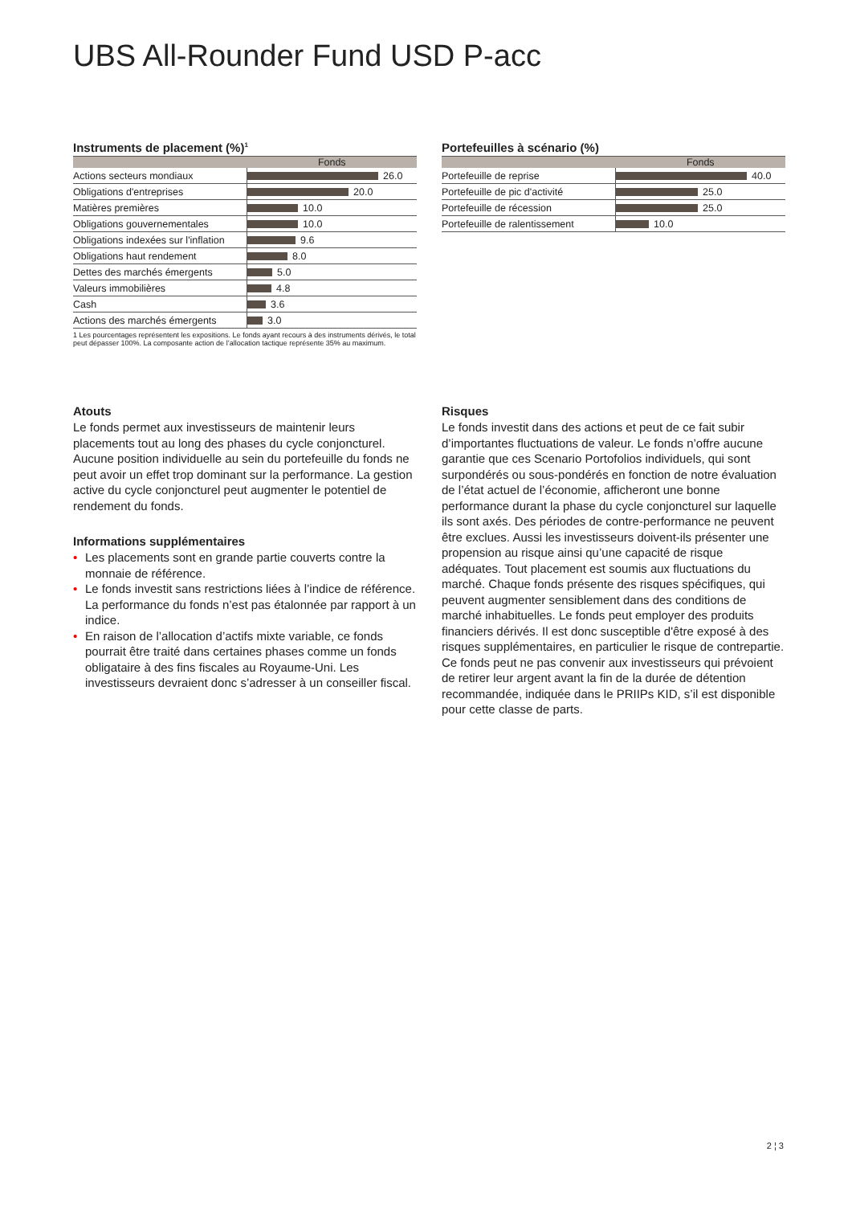UBS All-Rounder Fund USD P-acc
Instruments de placement (%)<sup>1</sup>
| | Fonds |
| --- | --- |
| Actions secteurs mondiaux | 26.0 |
| Obligations d'entreprises | 20.0 |
| Matières premières | 10.0 |
| Obligations gouvernementales | 10.0 |
| Obligations indexées sur l'inflation | 9.6 |
| Obligations haut rendement | 8.0 |
| Dettes des marchés émergents | 5.0 |
| Valeurs immobilières | 4.8 |
| Cash | 3.6 |
| Actions des marchés émergents | 3.0 |
1 Les pourcentages représentent les expositions. Le fonds ayant recours à des instruments dérivés, le total peut dépasser 100%. La composante action de l’allocation tactique représente 35% au maximum.
Portefeuilles à scénario (%)
| | Fonds |
| --- | --- |
| Portefeuille de reprise | 40.0 |
| Portefeuille de pic d'activité | 25.0 |
| Portefeuille de récession | 25.0 |
| Portefeuille de ralentissement | 10.0 |
Atouts
Le fonds permet aux investisseurs de maintenir leurs placements tout au long des phases du cycle conjoncturel. Aucune position individuelle au sein du portefeuille du fonds ne peut avoir un effet trop dominant sur la performance. La gestion active du cycle conjoncturel peut augmenter le potentiel de rendement du fonds.
Informations supplémentaires
• Les placements sont en grande partie couverts contre la monnaie de référence.
• Le fonds investit sans restrictions liées à l’indice de référence. La performance du fonds n’est pas étalonnée par rapport à un indice.
• En raison de l’allocation d’actifs mixte variable, ce fonds pourrait être traité dans certaines phases comme un fonds obligataire à des fins fiscales au Royaume-Uni. Les investisseurs devraient donc s’adresser à un conseiller fiscal.
Risques
Le fonds investit dans des actions et peut de ce fait subir d’importantes fluctuations de valeur. Le fonds n’offre aucune garantie que ces Scenario Portofolios individuels, qui sont surpondérés ou sous-pondérés en fonction de notre évaluation de l’état actuel de l’économie, afficheront une bonne performance durant la phase du cycle conjoncturel sur laquelle ils sont axés. Des périodes de contre-performance ne peuvent être exclues. Aussi les investisseurs doivent-ils présenter une propension au risque ainsi qu’une capacité de risque adéquates. Tout placement est soumis aux fluctuations du marché. Chaque fonds présente des risques spécifiques, qui peuvent augmenter sensiblement dans des conditions de marché inhabituelles. Le fonds peut employer des produits financiers dérivés. Il est donc susceptible d'être exposé à des risques supplémentaires, en particulier le risque de contrepartie. Ce fonds peut ne pas convenir aux investisseurs qui prévoient de retirer leur argent avant la fin de la durée de détention recommandée, indiquée dans le PRIIPs KID, s’il est disponible pour cette classe de parts.
2 ¦ 3